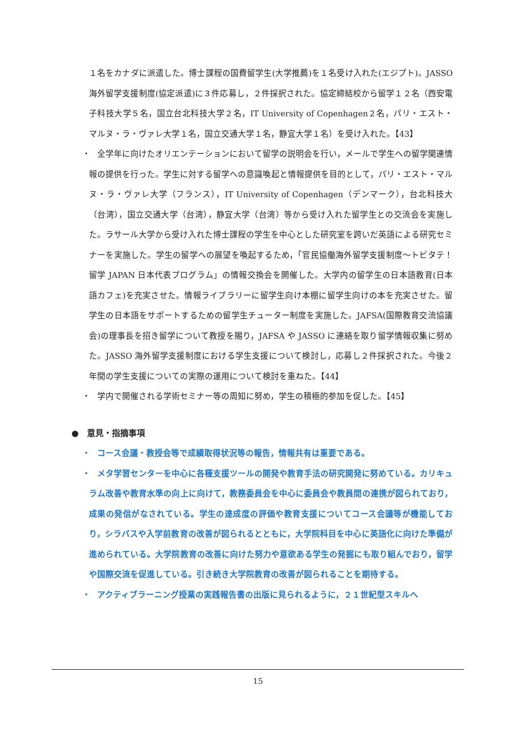１名をカナダに派遣した。博士課程の国費留学生(大学推薦)を１名受け入れた(エジプト)。JASSO 海外留学支援制度(協定派遣)に３件応募し，２件採択された。協定締結校から留学１２名（西安電子科技大学５名，国立台北科技大学２名，IT University of Copenhagen２名，パリ・エスト・マルヌ・ラ・ヴァレ大学１名，国立交通大学１名，静宜大学１名）を受け入れた。【43】
・
　全学年に向けたオリエンテーションにおいて留学の説明会を行い，メールで学生への留学関連情報の提供を行った。学生に対する留学への意識喚起と情報提供を目的として，パリ・エスト・マルヌ・ラ・ヴァレ大学（フランス），IT University of Copenhagen（デンマーク），台北科技大（台湾），国立交通大学（台湾），静宜大学（台湾）等から受け入れた留学生との交流会を実施した。ラサール大学から受け入れた博士課程の学生を中心とした研究室を跨いだ英語による研究セミナーを実施した。学生の留学への展望を喚起するため，「官民協働海外留学支援制度～トビタテ！留学 JAPAN 日本代表プログラム」の情報交換会を開催した。大学内の留学生の日本語教育(日本語カフェ)を充実させた。情報ライブラリーに留学生向け本棚に留学生向けの本を充実させた。留学生の日本語をサポートするための留学生チューター制度を実施した。JAFSA(国際教育交流協議会)の理事長を招き留学について教授を賜り，JAFSA や JASSO に連絡を取り留学情報収集に努めた。JASSO 海外留学支援制度における学生支援について検討し，応募し２件採択された。今後２年間の学生支援についての実際の運用について検討を重ねた。【44】
・
　学内で開催される学術セミナー等の周知に努め，学生の積極的参加を促した。【45】
●　意見・指摘事項
・
　コース会議・教授会等で成績取得状況等の報告，情報共有は重要である。
・
　メタ学習センターを中心に各種支援ツールの開発や教育手法の研究開発に努めている。カリキュラム改善や教育水準の向上に向けて，教務委員会を中心に委員会や教員間の連携が図られており，成果の発信がなされている。学生の達成度の評価や教育支援についてコース会議等が機能しており，シラバスや入学前教育の改善が図られるとともに，大学院科目を中心に英語化に向けた準備が進められている。大学院教育の改善に向けた努力や意欲ある学生の発掘にも取り組んでおり，留学や国際交流を促進している。引き続き大学院教育の改善が図られることを期待する。
・
　アクティブラーニング授業の実践報告書の出版に見られるように，２１世紀型スキルへ
15